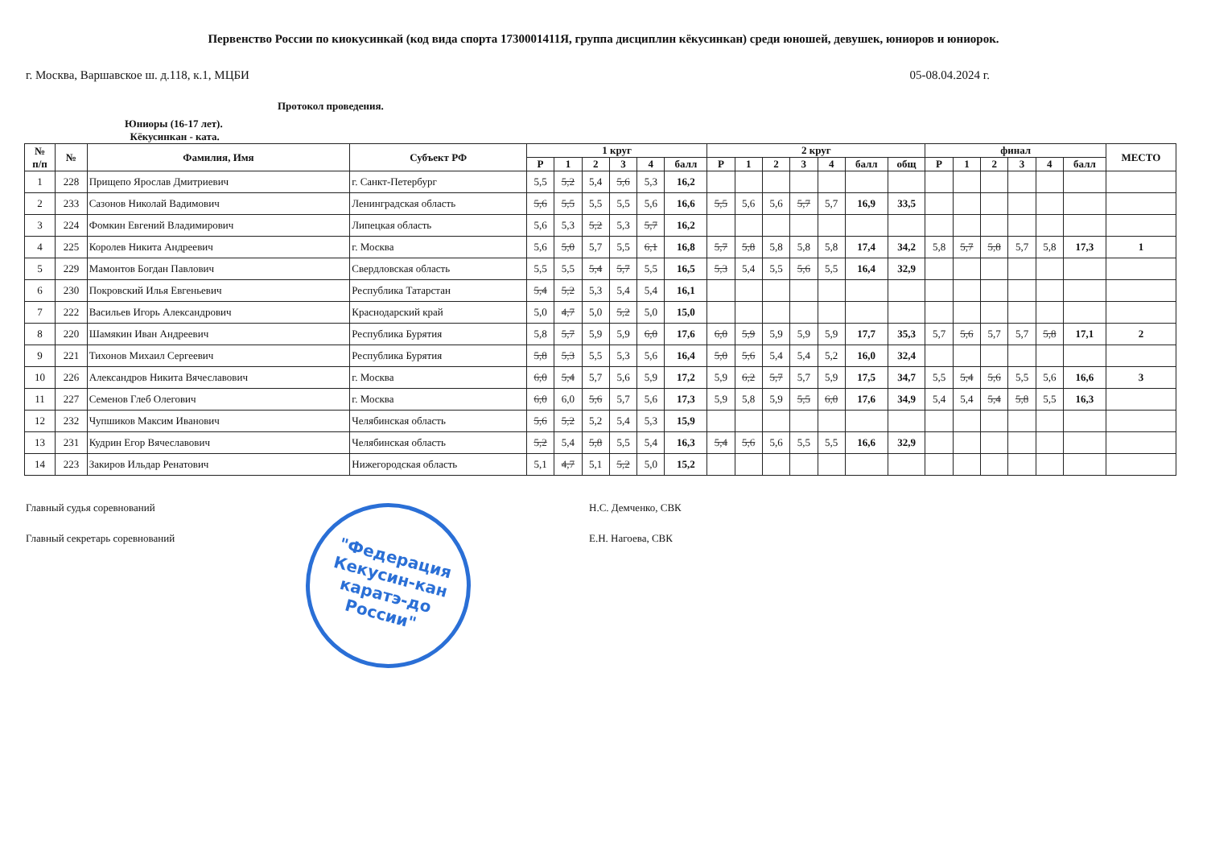Первенство России по киокусинкай (код вида спорта 1730001411Я, группа дисциплин кёкусинкан) среди юношей, девушек, юниоров и юниорок.
г. Москва, Варшавское ш. д.118, к.1, МЦБИ 05-08.04.2024 г.
Протокол проведения.
Юниоры (16-17 лет).
Кёкусинкан - ката.
| № п/п | № | Фамилия, Имя | Субъект РФ | 1 круг | | | | | | 2 круг | | | | | | | финал | | | | | | МЕСТО |
| --- | --- | --- | --- | --- | --- | --- | --- | --- | --- | --- | --- | --- | --- | --- | --- | --- | --- | --- | --- | --- | --- | --- | --- |
| | | | | Р | 1 | 2 | 3 | 4 | балл | Р | 1 | 2 | 3 | 4 | балл | общ | Р | 1 | 2 | 3 | 4 | балл | |
| 1 | 228 | Прищепо Ярослав Дмитриевич | г. Санкт-Петербург | 5,5 | 5,2 | 5,4 | 5,6 | 5,3 | 16,2 | | | | | | | | | | | | | | |
| 2 | 233 | Сазонов Николай Вадимович | Ленинградская область | 5,6 | 5,5 | 5,5 | 5,5 | 5,6 | 16,6 | 5,5 | 5,6 | 5,6 | 5,7 | 5,7 | 16,9 | 33,5 | | | | | | | |
| 3 | 224 | Фомкин Евгений Владимирович | Липецкая область | 5,6 | 5,3 | 5,2 | 5,3 | 5,7 | 16,2 | | | | | | | | | | | | | | |
| 4 | 225 | Королев Никита Андреевич | г. Москва | 5,6 | 5,0 | 5,7 | 5,5 | 6,1 | 16,8 | 5,7 | 5,8 | 5,8 | 5,8 | 5,8 | 17,4 | 34,2 | 5,8 | 5,7 | 5,8 | 5,7 | 5,8 | 17,3 | 1 |
| 5 | 229 | Мамонтов Богдан Павлович | Свердловская область | 5,5 | 5,5 | 5,4 | 5,7 | 5,5 | 16,5 | 5,3 | 5,4 | 5,5 | 5,6 | 5,5 | 16,4 | 32,9 | | | | | | | |
| 6 | 230 | Покровский Илья Евгеньевич | Республика Татарстан | 5,4 | 5,2 | 5,3 | 5,4 | 5,4 | 16,1 | | | | | | | | | | | | | | |
| 7 | 222 | Васильев Игорь Александрович | Краснодарский край | 5,0 | 4,7 | 5,0 | 5,2 | 5,0 | 15,0 | | | | | | | | | | | | | | |
| 8 | 220 | Шамякин Иван Андреевич | Республика Бурятия | 5,8 | 5,7 | 5,9 | 5,9 | 6,0 | 17,6 | 6,0 | 5,9 | 5,9 | 5,9 | 5,9 | 17,7 | 35,3 | 5,7 | 5,6 | 5,7 | 5,7 | 5,8 | 17,1 | 2 |
| 9 | 221 | Тихонов Михаил Сергеевич | Республика Бурятия | 5,8 | 5,3 | 5,5 | 5,3 | 5,6 | 16,4 | 5,0 | 5,6 | 5,4 | 5,4 | 5,2 | 16,0 | 32,4 | | | | | | | |
| 10 | 226 | Александров Никита Вячеславович | г. Москва | 6,0 | 5,4 | 5,7 | 5,6 | 5,9 | 17,2 | 5,9 | 6,2 | 5,7 | 5,7 | 5,9 | 17,5 | 34,7 | 5,5 | 5,4 | 5,6 | 5,5 | 5,6 | 16,6 | 3 |
| 11 | 227 | Семенов Глеб Олегович | г. Москва | 6,0 | 6,0 | 5,6 | 5,7 | 5,6 | 17,3 | 5,9 | 5,8 | 5,9 | 5,5 | 6,0 | 17,6 | 34,9 | 5,4 | 5,4 | 5,4 | 5,8 | 5,5 | 16,3 | |
| 12 | 232 | Чупшиков Максим Иванович | Челябинская область | 5,6 | 5,2 | 5,2 | 5,4 | 5,3 | 15,9 | | | | | | | | | | | | | | |
| 13 | 231 | Кудрин Егор Вячеславович | Челябинская область | 5,2 | 5,4 | 5,8 | 5,5 | 5,4 | 16,3 | 5,4 | 5,6 | 5,6 | 5,5 | 5,5 | 16,6 | 32,9 | | | | | | | |
| 14 | 223 | Закиров Ильдар Ренатович | Нижегородская область | 5,1 | 4,7 | 5,1 | 5,2 | 5,0 | 15,2 | | | | | | | | | | | | | | |
Главный судья соревнований Н.С. Демченко, СВК
Главный секретарь соревнований Е.Н. Нагоева, СВК
"Федерация
Кекусин-кан
каратэ-до
России"